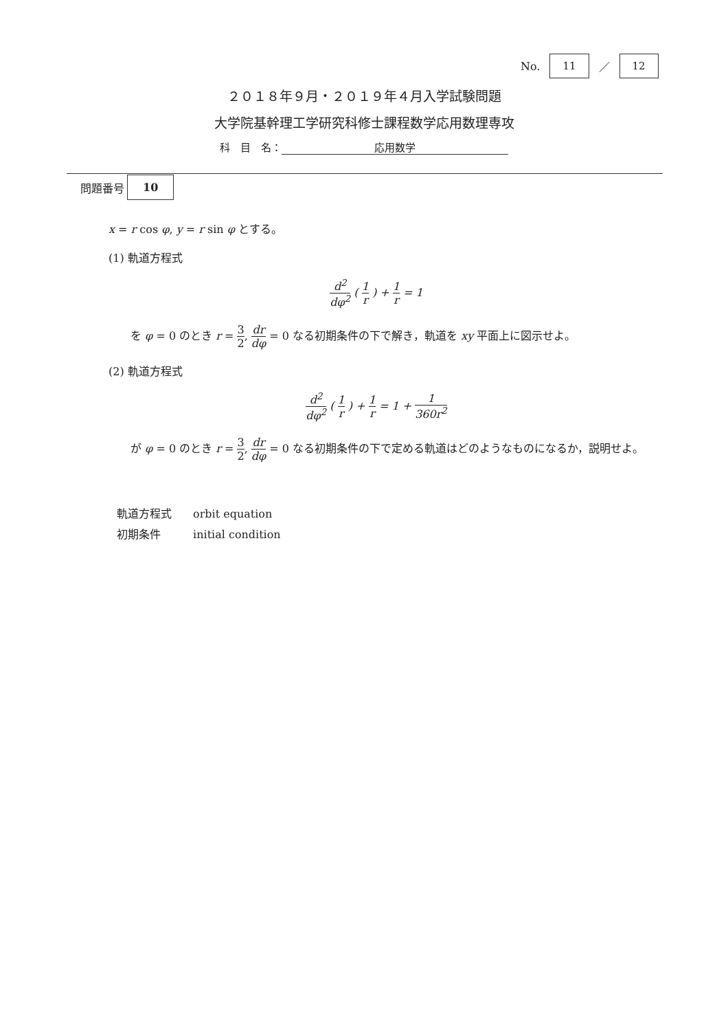No. 11 ／ 12
２０１８年９月・２０１９年４月入学試験問題
大学院基幹理工学研究科修士課程数学応用数理専攻
科　目　名： 応用数学
問題番号 10
x = r cos φ, y = r sin φ とする。
(1) 軌道方程式
d<sup>2</sup> dφ<sup>2</sup> ( 1 r ) + 1 r = 1
を φ = 0 のとき r = 3 2, dr dφ = 0 なる初期条件の下で解き，軌道を xy 平面上に図示せよ。
(2) 軌道方程式
d<sup>2</sup> dφ<sup>2</sup> ( 1 r ) + 1 r = 1 + 1 360r<sup>2</sup>
が φ = 0 のとき r = 3 2, dr dφ = 0 なる初期条件の下で定める軌道はどのようなものになるか，説明せよ。
軌道方程式 orbit equation
初期条件 initial condition